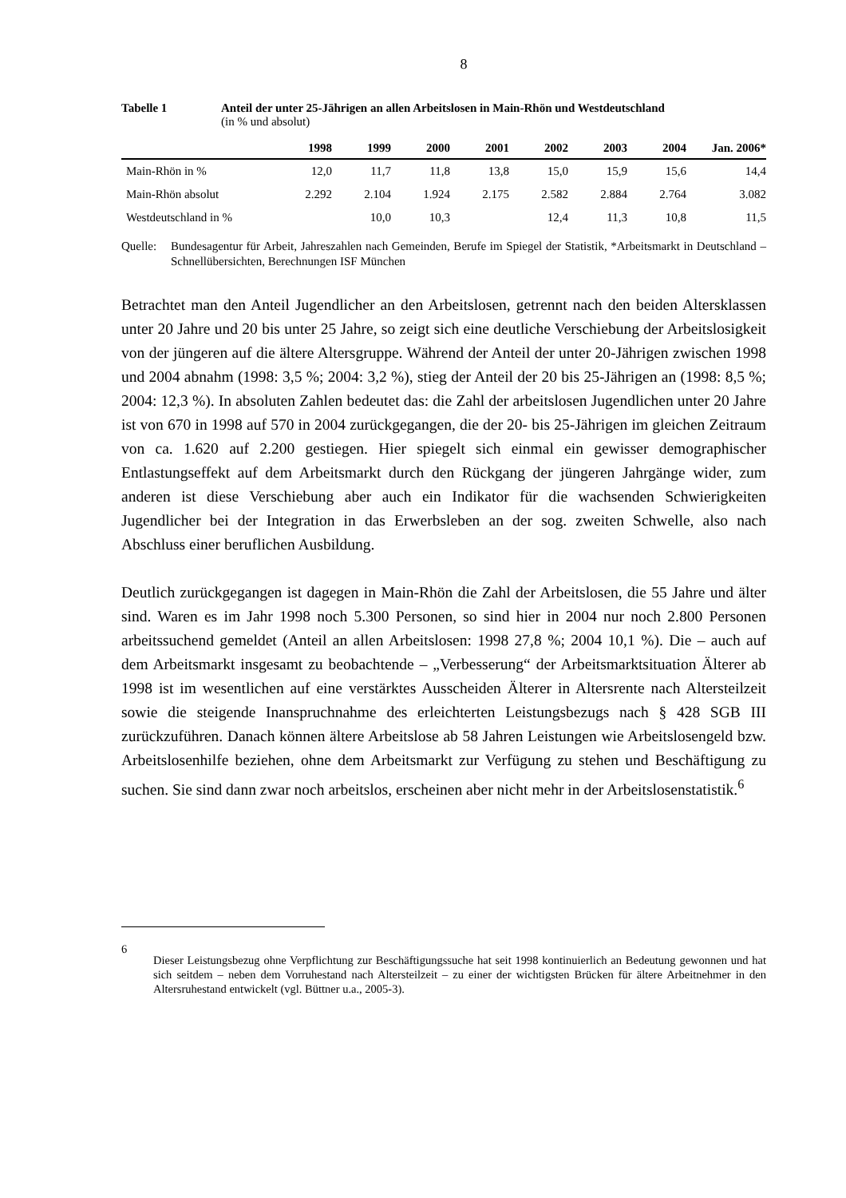8
Tabelle 1 Anteil der unter 25-Jährigen an allen Arbeitslosen in Main-Rhön und Westdeutschland
(in % und absolut)
| | 1998 | 1999 | 2000 | 2001 | 2002 | 2003 | 2004 | Jan. 2006* |
| --- | --- | --- | --- | --- | --- | --- | --- | --- |
| Main-Rhön in % | 12,0 | 11,7 | 11,8 | 13,8 | 15,0 | 15,9 | 15,6 | 14,4 |
| Main-Rhön absolut | 2.292 | 2.104 | 1.924 | 2.175 | 2.582 | 2.884 | 2.764 | 3.082 |
| Westdeutschland in % | | 10,0 | 10,3 | | 12,4 | 11,3 | 10,8 | 11,5 |
Quelle:
Bundesagentur für Arbeit, Jahreszahlen nach Gemeinden, Berufe im Spiegel der Statistik, *Arbeitsmarkt in Deutschland – Schnellübersichten, Berechnungen ISF München
Betrachtet man den Anteil Jugendlicher an den Arbeitslosen, getrennt nach den beiden Altersklassen unter 20 Jahre und 20 bis unter 25 Jahre, so zeigt sich eine deutliche Verschiebung der Arbeitslosigkeit von der jüngeren auf die ältere Altersgruppe. Während der Anteil der unter 20-Jährigen zwischen 1998 und 2004 abnahm (1998: 3,5 %; 2004: 3,2 %), stieg der Anteil der 20 bis 25-Jährigen an (1998: 8,5 %; 2004: 12,3 %). In absoluten Zahlen bedeutet das: die Zahl der arbeitslosen Jugendlichen unter 20 Jahre ist von 670 in 1998 auf 570 in 2004 zurückgegangen, die der 20- bis 25-Jährigen im gleichen Zeitraum von ca. 1.620 auf 2.200 gestiegen. Hier spiegelt sich einmal ein gewisser demographischer Entlastungseffekt auf dem Arbeitsmarkt durch den Rückgang der jüngeren Jahrgänge wider, zum anderen ist diese Verschiebung aber auch ein Indikator für die wachsenden Schwierigkeiten Jugendlicher bei der Integration in das Erwerbsleben an der sog. zweiten Schwelle, also nach Abschluss einer beruflichen Ausbildung.
Deutlich zurückgegangen ist dagegen in Main-Rhön die Zahl der Arbeitslosen, die 55 Jahre und älter sind. Waren es im Jahr 1998 noch 5.300 Personen, so sind hier in 2004 nur noch 2.800 Personen arbeitssuchend gemeldet (Anteil an allen Arbeitslosen: 1998 27,8 %; 2004 10,1 %). Die – auch auf dem Arbeitsmarkt insgesamt zu beobachtende – „Verbesserung“ der Arbeitsmarktsituation Älterer ab 1998 ist im wesentlichen auf eine verstärktes Ausscheiden Älterer in Altersrente nach Altersteilzeit sowie die steigende Inanspruchnahme des erleichterten Leistungsbezugs nach § 428 SGB III zurückzuführen. Danach können ältere Arbeitslose ab 58 Jahren Leistungen wie Arbeitslosengeld bzw. Arbeitslosenhilfe beziehen, ohne dem Arbeitsmarkt zur Verfügung zu stehen und Beschäftigung zu suchen. Sie sind dann zwar noch arbeitslos, erscheinen aber nicht mehr in der Arbeitslosenstatistik.<sup>6</sup>
6
Dieser Leistungsbezug ohne Verpflichtung zur Beschäftigungssuche hat seit 1998 kontinuierlich an Bedeutung gewonnen und hat sich seitdem – neben dem Vorruhestand nach Altersteilzeit – zu einer der wichtigsten Brücken für ältere Arbeitnehmer in den Altersruhestand entwickelt (vgl. Büttner u.a., 2005-3).